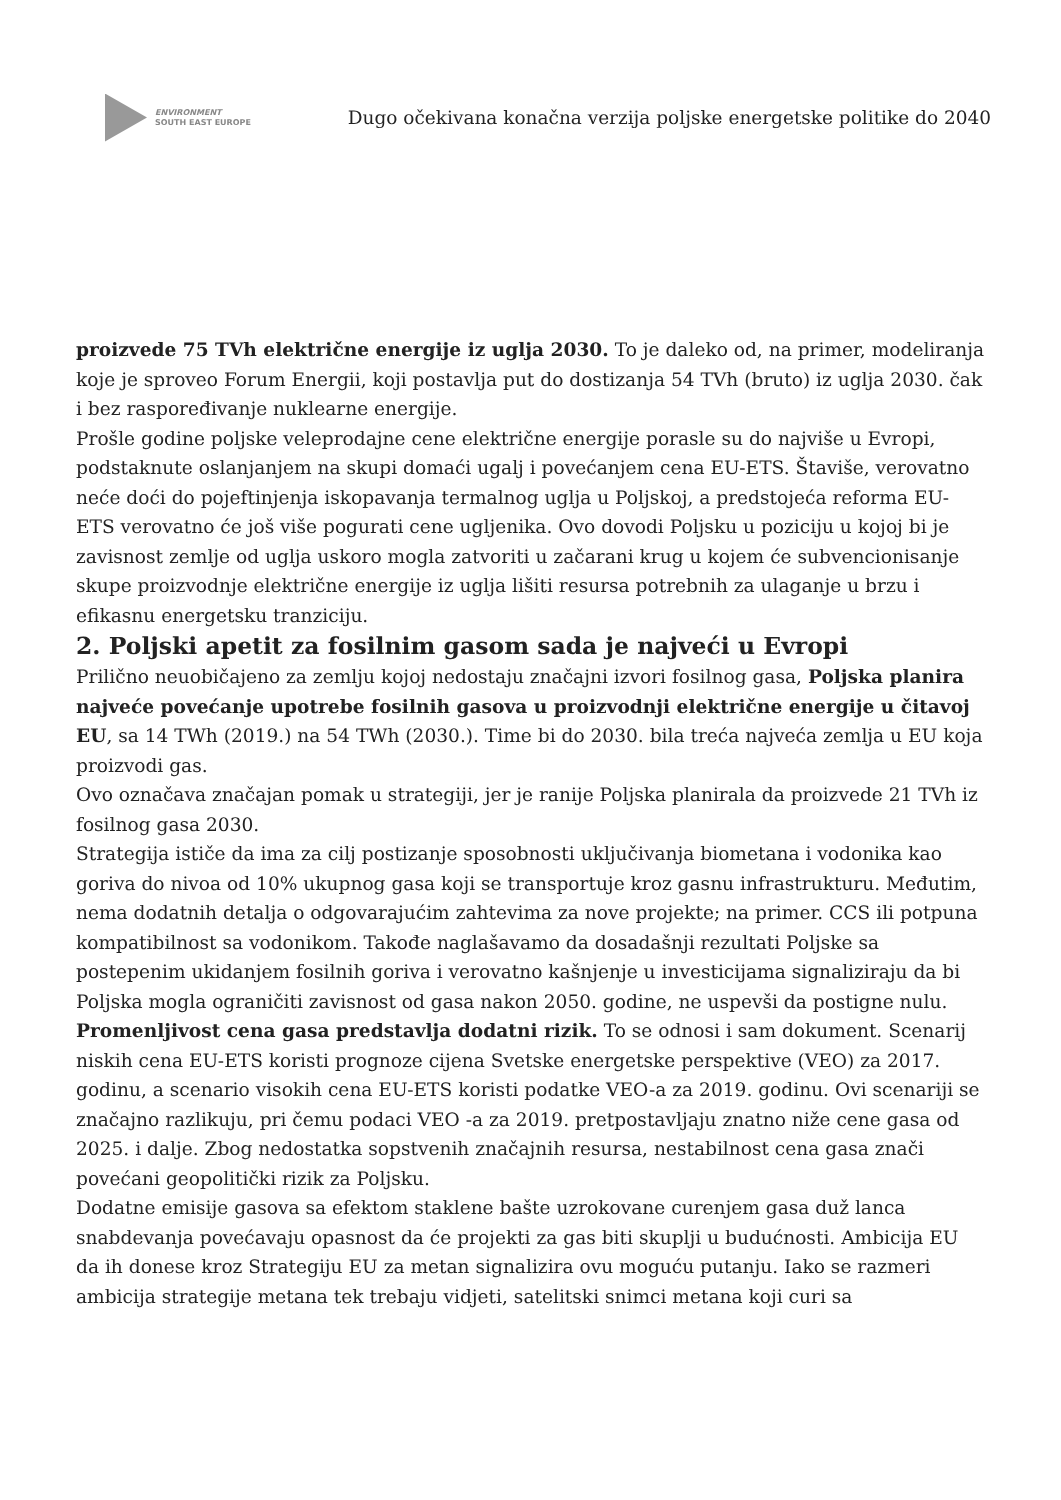ENVIRONMENT
SOUTH EAST EUROPE
Dugo očekivana konačna verzija poljske energetske politike do 2040
proizvede 75 TVh električne energije iz uglja 2030. To je daleko od, na primer, modeliranja koje je sproveo Forum Energii, koji postavlja put do dostizanja 54 TVh (bruto) iz uglja 2030. čak i bez raspoređivanje nuklearne energije.
Prošle godine poljske veleprodajne cene električne energije porasle su do najviše u Evropi, podstaknute oslanjanjem na skupi domaći ugalj i povećanjem cena EU-ETS. Štaviše, verovatno neće doći do pojeftinjenja iskopavanja termalnog uglja u Poljskoj, a predstojeća reforma EU-ETS verovatno će još više pogurati cene ugljenika. Ovo dovodi Poljsku u poziciju u kojoj bi je zavisnost zemlje od uglja uskoro mogla zatvoriti u začarani krug u kojem će subvencionisanje skupe proizvodnje električne energije iz uglja lišiti resursa potrebnih za ulaganje u brzu i efikasnu energetsku tranziciju.
2. Poljski apetit za fosilnim gasom sada je najveći u Evropi
Prilično neuobičajeno za zemlju kojoj nedostaju značajni izvori fosilnog gasa, Poljska planira najveće povećanje upotrebe fosilnih gasova u proizvodnji električne energije u čitavoj EU, sa 14 TWh (2019.) na 54 TWh (2030.). Time bi do 2030. bila treća najveća zemlja u EU koja proizvodi gas.
Ovo označava značajan pomak u strategiji, jer je ranije Poljska planirala da proizvede 21 TVh iz fosilnog gasa 2030.
Strategija ističe da ima za cilj postizanje sposobnosti uključivanja biometana i vodonika kao goriva do nivoa od 10% ukupnog gasa koji se transportuje kroz gasnu infrastrukturu. Međutim, nema dodatnih detalja o odgovarajućim zahtevima za nove projekte; na primer. CCS ili potpuna kompatibilnost sa vodonikom. Takođe naglašavamo da dosadašnji rezultati Poljske sa postepenim ukidanjem fosilnih goriva i verovatno kašnjenje u investicijama signaliziraju da bi Poljska mogla ograničiti zavisnost od gasa nakon 2050. godine, ne uspevši da postigne nulu.
Promenljivost cena gasa predstavlja dodatni rizik. To se odnosi i sam dokument. Scenarij niskih cena EU-ETS koristi prognoze cijena Svetske energetske perspektive (VEO) za 2017. godinu, a scenario visokih cena EU-ETS koristi podatke VEO-a za 2019. godinu. Ovi scenariji se značajno razlikuju, pri čemu podaci VEO -a za 2019. pretpostavljaju znatno niže cene gasa od 2025. i dalje. Zbog nedostatka sopstvenih značajnih resursa, nestabilnost cena gasa znači povećani geopolitički rizik za Poljsku.
Dodatne emisije gasova sa efektom staklene bašte uzrokovane curenjem gasa duž lanca snabdevanja povećavaju opasnost da će projekti za gas biti skuplji u budućnosti. Ambicija EU da ih donese kroz Strategiju EU za metan signalizira ovu moguću putanju. Iako se razmeri ambicija strategije metana tek trebaju vidjeti, satelitski snimci metana koji curi sa